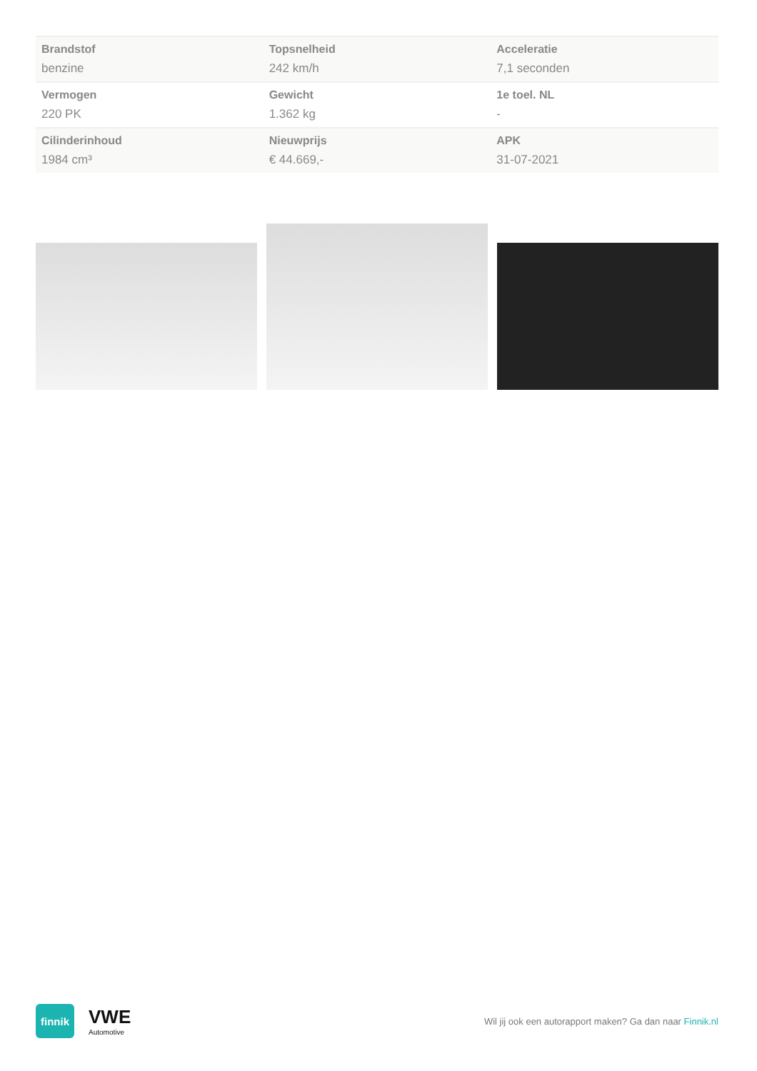| Brandstof benzine | Topsnelheid 242 km/h | Acceleratie 7,1 seconden |
| Vermogen 220 PK | Gewicht 1.362 kg | 1e toel. NL - |
| Cilinderinhoud 1984 cm³ | Nieuwprijs € 44.669,- | APK 31-07-2021 |
finnik
VWE
Automotive
Wil jij ook een autorapport maken? Ga dan naar Finnik.nl